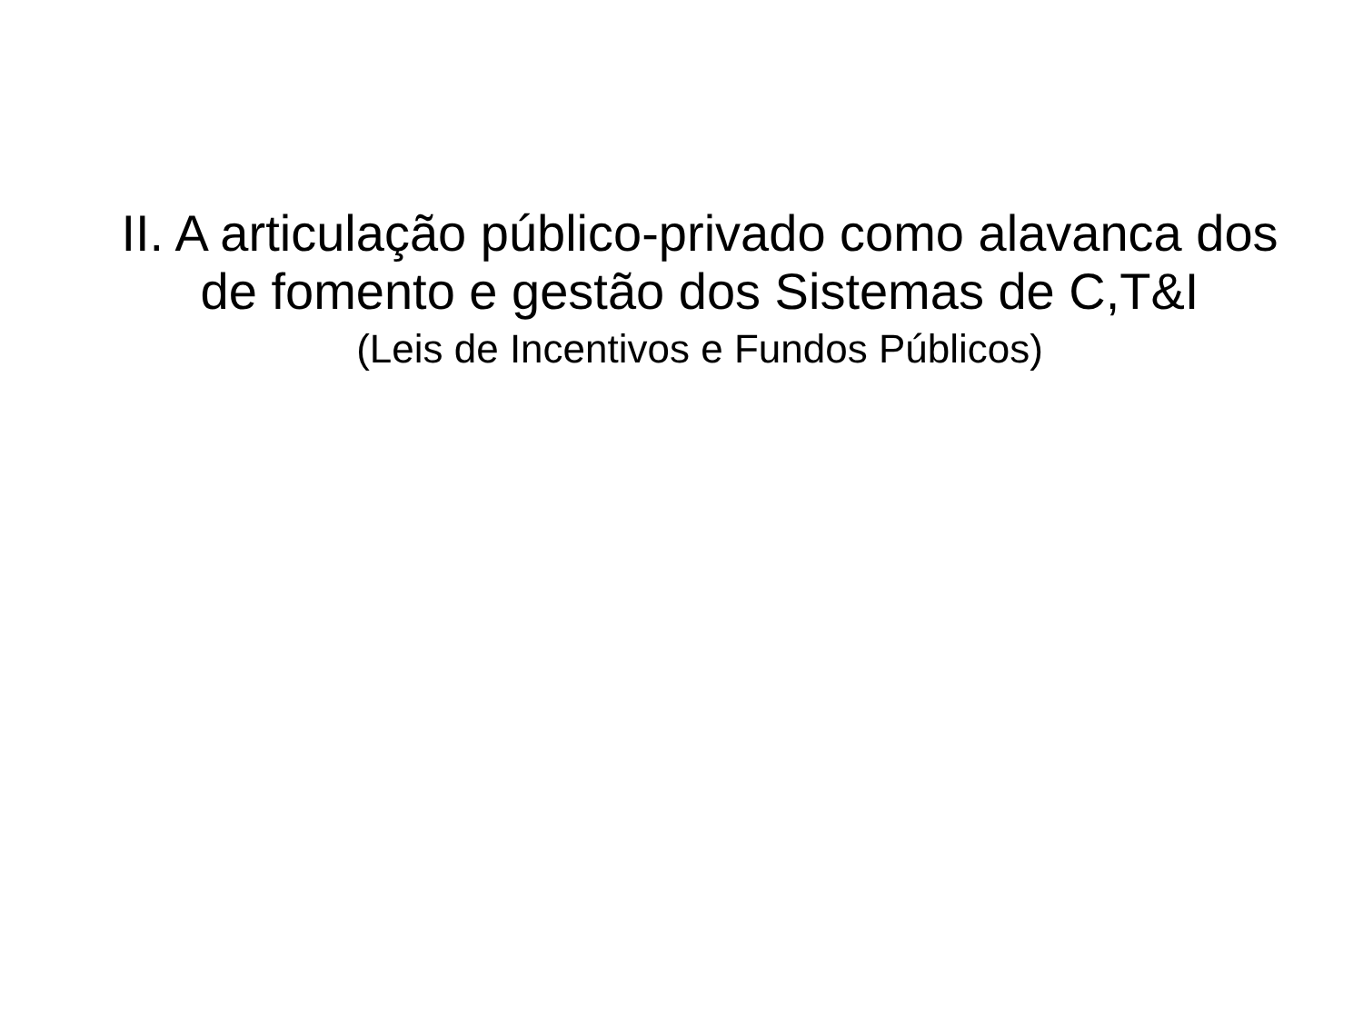II. A articulação público-privado como alavanca dos
de fomento e gestão dos Sistemas de C,T&I
(Leis de Incentivos e Fundos Públicos)